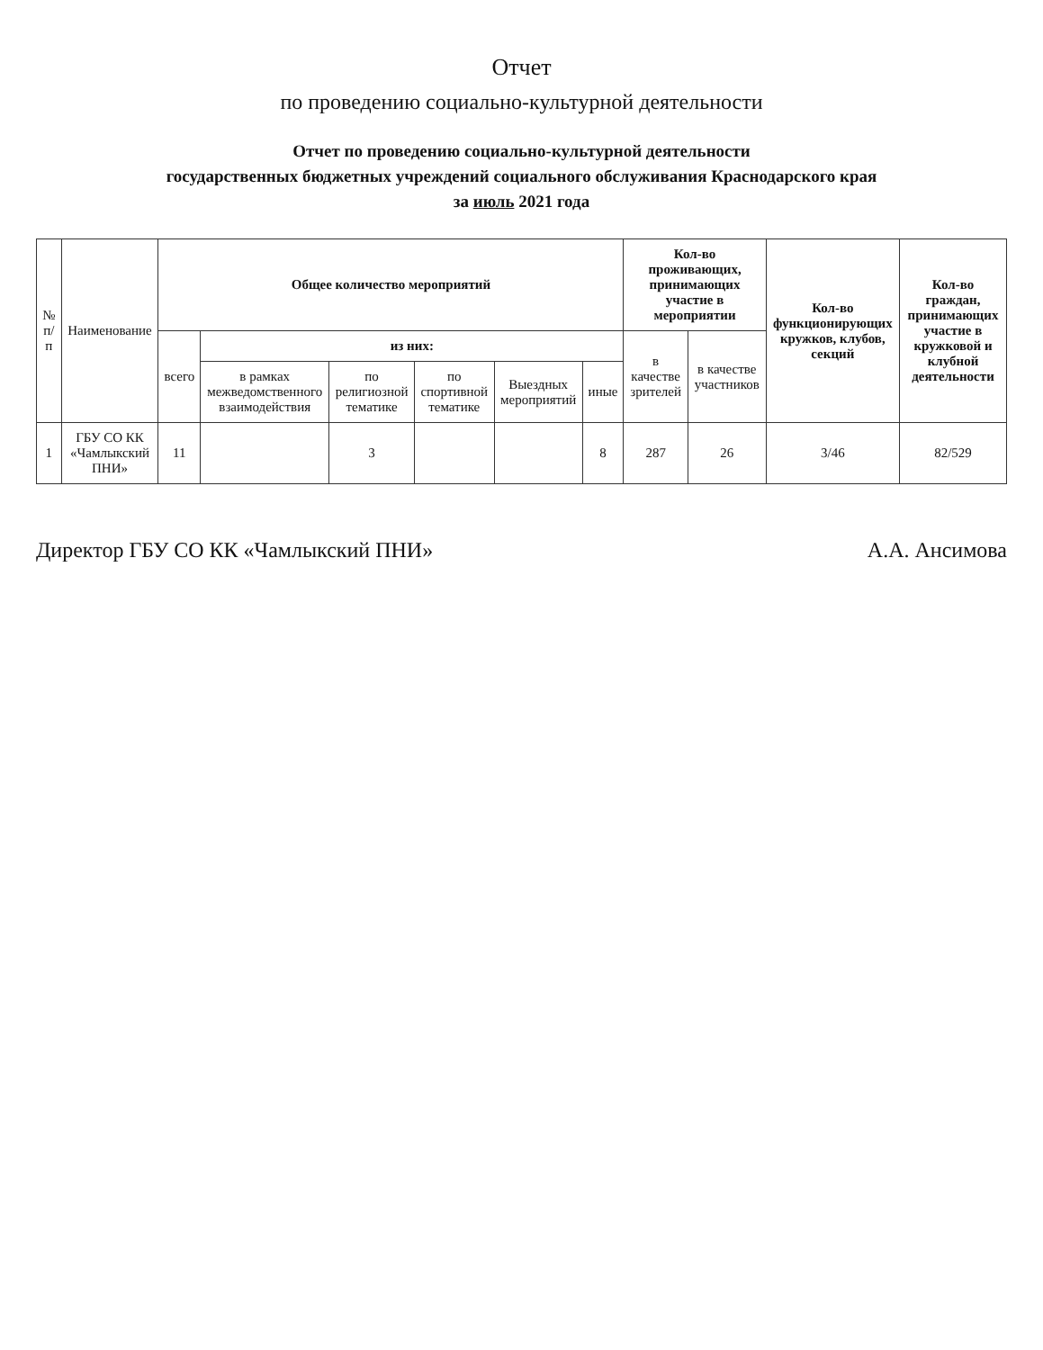Отчет
по проведению социально-культурной деятельности
Отчет по проведению социально-культурной деятельности
государственных бюджетных учреждений социального обслуживания Краснодарского края
за июль 2021 года
| № п/п | Наименование | Общее количество мероприятий | | | | | | Кол-во проживающих, принимающих участие в мероприятии | | Кол-во функционирующих кружков, клубов, секций | Кол-во граждан, принимающих участие в кружковой и клубной деятельности |
| --- | --- | --- | --- | --- | --- | --- | --- | --- | --- | --- | --- |
| | | всего | из них: | | | | | в качестве зрителей | в качестве участников | | |
| | | | в рамках межведомственного взаимодействия | по религиозной тематике | по спортивной тематике | Выездных мероприятий | иные | | | | |
| 1 | ГБУ СО КК «Чамлыкский ПНИ» | 11 | | 3 | | | 8 | 287 | 26 | 3/46 | 82/529 |
Директор ГБУ СО КК «Чамлыкский ПНИ» А.А. Ансимова